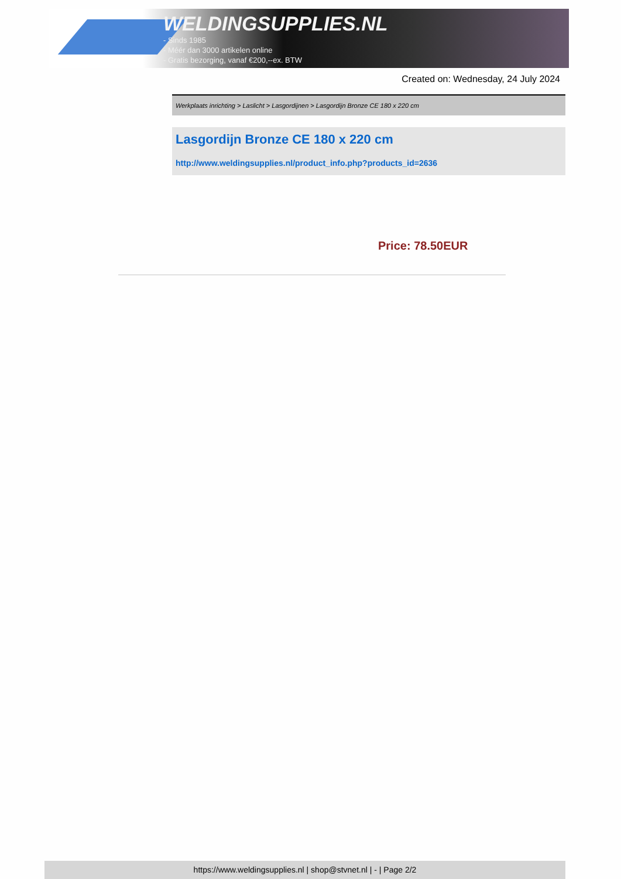WELDINGSUPPLIES.NL
- Sinds 1985
- Méér dan 3000 artikelen online
- Gratis bezorging, vanaf €200,--ex. BTW
Created on: Wednesday, 24 July 2024
Werkplaats inrichting > Laslicht > Lasgordijnen > Lasgordijn Bronze CE 180 x 220 cm
Lasgordijn Bronze CE 180 x 220 cm
http://www.weldingsupplies.nl/product_info.php?products_id=2636
Price: 78.50EUR
https://www.weldingsupplies.nl | shop@stvnet.nl | - | Page 2/2